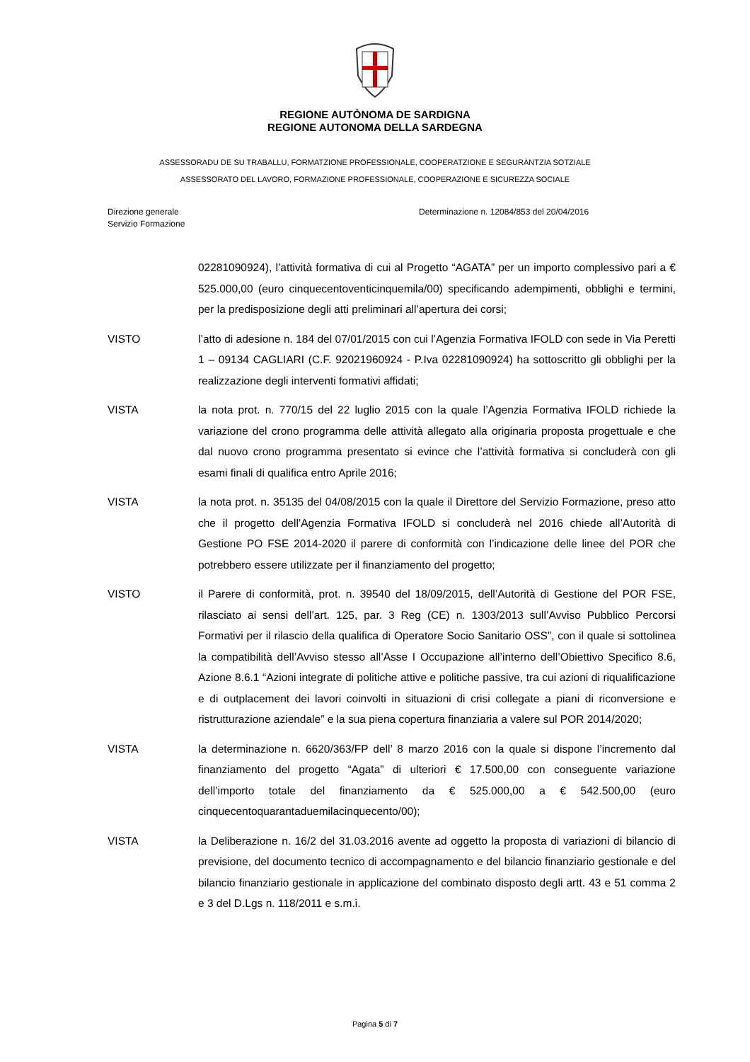REGIONE AUTÒNOMA DE SARDIGNA
REGIONE AUTONOMA DELLA SARDEGNA
ASSESSORADU DE SU TRABALLU, FORMATZIONE PROFESSIONALE, COOPERATZIONE E SEGURÀNTZIA SOTZIALE
ASSESSORATO DEL LAVORO, FORMAZIONE PROFESSIONALE, COOPERAZIONE E SICUREZZA SOCIALE
Direzione generale
Servizio Formazione
Determinazione n. 12084/853 del 20/04/2016
02281090924), l’attività formativa di cui al Progetto “AGATA” per un importo complessivo pari a € 525.000,00 (euro cinquecentoventicinquemila/00) specificando adempimenti, obblighi e termini, per la predisposizione degli atti preliminari all’apertura dei corsi;
VISTO l’atto di adesione n. 184 del 07/01/2015 con cui l’Agenzia Formativa IFOLD con sede in Via Peretti 1 – 09134 CAGLIARI (C.F. 92021960924 - P.Iva 02281090924) ha sottoscritto gli obblighi per la realizzazione degli interventi formativi affidati;
VISTA la nota prot. n. 770/15 del 22 luglio 2015 con la quale l’Agenzia Formativa IFOLD richiede la variazione del crono programma delle attività allegato alla originaria proposta progettuale e che dal nuovo crono programma presentato si evince che l’attività formativa si concluderà con gli esami finali di qualifica entro Aprile 2016;
VISTA la nota prot. n. 35135 del 04/08/2015 con la quale il Direttore del Servizio Formazione, preso atto che il progetto dell’Agenzia Formativa IFOLD si concluderà nel 2016 chiede all’Autorità di Gestione PO FSE 2014-2020 il parere di conformità con l’indicazione delle linee del POR che potrebbero essere utilizzate per il finanziamento del progetto;
VISTO il Parere di conformità, prot. n. 39540 del 18/09/2015, dell’Autorità di Gestione del POR FSE, rilasciato ai sensi dell’art. 125, par. 3 Reg (CE) n. 1303/2013 sull’Avviso Pubblico Percorsi Formativi per il rilascio della qualifica di Operatore Socio Sanitario OSS”, con il quale si sottolinea la compatibilità dell’Avviso stesso all’Asse I Occupazione all’interno dell’Obiettivo Specifico 8.6, Azione 8.6.1 “Azioni integrate di politiche attive e politiche passive, tra cui azioni di riqualificazione e di outplacement dei lavori coinvolti in situazioni di crisi collegate a piani di riconversione e ristrutturazione aziendale” e la sua piena copertura finanziaria a valere sul POR 2014/2020;
VISTA la determinazione n. 6620/363/FP dell’ 8 marzo 2016 con la quale si dispone l’incremento dal finanziamento del progetto “Agata” di ulteriori € 17.500,00 con conseguente variazione dell’importo totale del finanziamento da € 525.000,00 a € 542.500,00 (euro cinquecentoquarantaduemilacinquecento/00);
VISTA la Deliberazione n. 16/2 del 31.03.2016 avente ad oggetto la proposta di variazioni di bilancio di previsione, del documento tecnico di accompagnamento e del bilancio finanziario gestionale e del bilancio finanziario gestionale in applicazione del combinato disposto degli artt. 43 e 51 comma 2 e 3 del D.Lgs n. 118/2011 e s.m.i.
Pagina 5 di 7